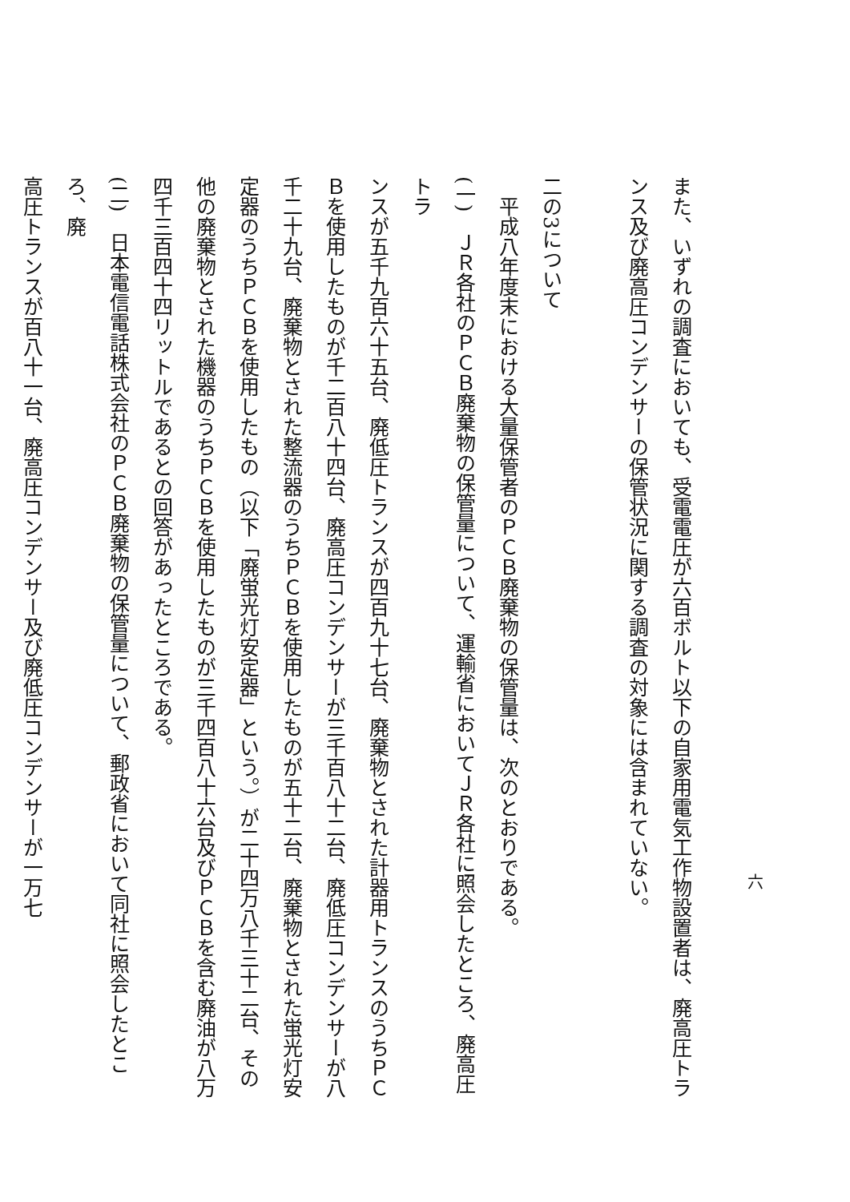六
また、いずれの調査においても、受電電圧が六百ボルト以下の自家用電気工作物設置者は、廃高圧トラ
ンス及び廃高圧コンデンサーの保管状況に関する調査の対象には含まれていない。 　
二の3について
　平成八年度末における大量保管者のＰＣＢ廃棄物の保管量は、次のとおりである。
(一)　ＪＲ各社のＰＣＢ廃棄物の保管量について、運輸省においてＪＲ各社に照会したところ、廃高圧トラ
ンスが五千九百六十五台、廃低圧トランスが四百九十七台、廃棄物とされた計器用トランスのうちＰＣ
Ｂを使用したものが千二百八十四台、廃高圧コンデンサーが三千百八十二台、廃低圧コンデンサーが八
千二十九台、廃棄物とされた整流器のうちＰＣＢを使用したものが五十二台、廃棄物とされた蛍光灯安
定器のうちＰＣＢを使用したもの（以下「廃蛍光灯安定器」という。）が二十四万八千三十二台、その
他の廃棄物とされた機器のうちＰＣＢを使用したものが三千四百八十六台及びＰＣＢを含む廃油が八万
四千三百四十四リットルであるとの回答があったところである。
(二)　日本電信電話株式会社のＰＣＢ廃棄物の保管量について、郵政省において同社に照会したところ、廃
高圧トランスが百八十一台、廃高圧コンデンサー及び廃低圧コンデンサーが一万七